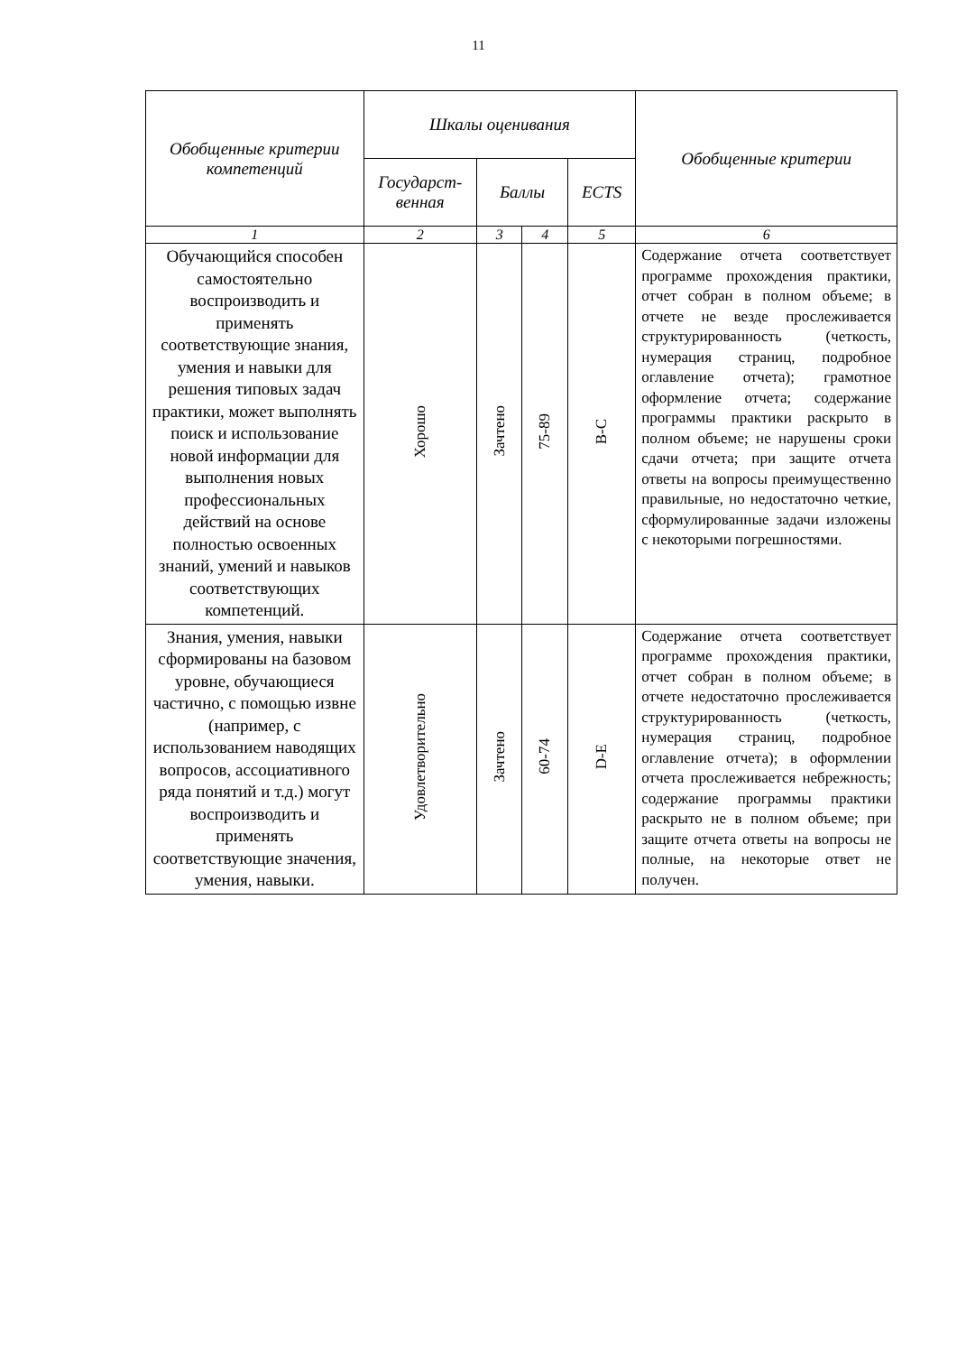11
| Обобщенные критерии компетенций | Шкалы оценивания | | | | Обобщенные критерии |
| --- | --- | --- | --- | --- | --- |
| | Государст-венная | Баллы | | ECTS | |
| 1 | 2 | 3 | 4 | 5 | 6 |
| Обучающийся способен самостоятельно воспроизводить и применять соответствующие знания, умения и навыки для решения типовых задач практики, может выполнять поиск и использование новой информации для выполнения новых профессиональных действий на основе полностью освоенных знаний, умений и навыков соответствующих компетенций. | Хорошо | Зачтено | 75-89 | B-C | Содержание отчета соответствует программе прохождения практики, отчет собран в полном объеме; в отчете не везде прослеживается структурированность (четкость, нумерация страниц, подробное оглавление отчета); грамотное оформление отчета; содержание программы практики раскрыто в полном объеме; не нарушены сроки сдачи отчета; при защите отчета ответы на вопросы преимущественно правильные, но недостаточно четкие, сформулированные задачи изложены с некоторыми погрешностями. |
| Знания, умения, навыки сформированы на базовом уровне, обучающиеся частично, с помощью извне (например, с использованием наводящих вопросов, ассоциативного ряда понятий и т.д.) могут воспроизводить и применять соответствующие значения, умения, навыки. | Удовлетворительно | Зачтено | 60-74 | D-E | Содержание отчета соответствует программе прохождения практики, отчет собран в полном объеме; в отчете недостаточно прослеживается структурированность (четкость, нумерация страниц, подробное оглавление отчета); в оформлении отчета прослеживается небрежность; содержание программы практики раскрыто не в полном объеме; при защите отчета ответы на вопросы не полные, на некоторые ответ не получен. |